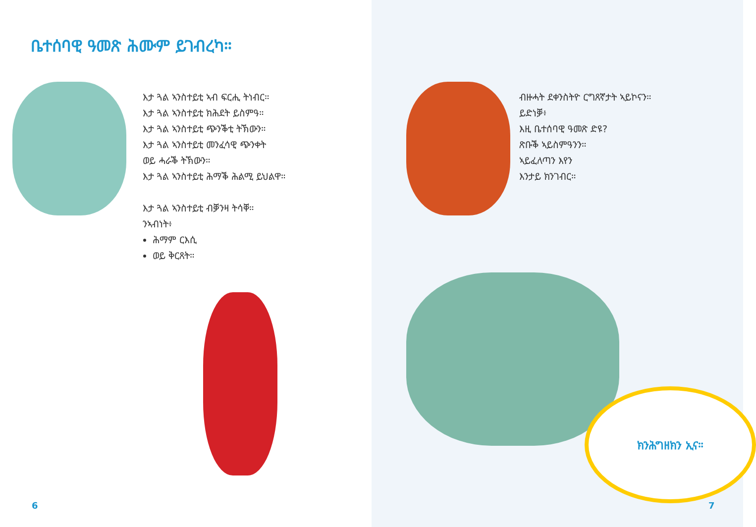ቤተሰባዊ ዓመጽ ሕሙም ይገብረካ።
እታ ጓል ኣንስተይቲ ኣብ ፍርሒ ትነብር።
እታ ጓል ኣንስተይቲ ክሕደት ይስምዓ።
እታ ጓል ኣንስተይቲ ጭንቕቲ ትኽውን።
እታ ጓል ኣንስተይቲ መንፈሳዊ ጭንቀት
ወይ ሓራቕ ትኽውን።
እታ ጓል ኣንስተይቲ ሕማቕ ሕልሚ ይህልዋ።
እታ ጓል ኣንስተይቲ ብቓንዛ ትሳቐ።
ንኣብነት፥
ሕማም ርእሲ
ወይ ቅርጸት።
6
ብዙሓት ደቀንስትዮ ርግጸኛታት ኣይኮናን።
ይድነቓ፥
እዚ ቤተሰባዊ ዓመጽ ድዩ?
ጽቡቕ ኣይስምዓንን።
ኣይፈለጣን እየን
እንታይ ክንገብር።
ክንሕግዘክን ኢና።
7